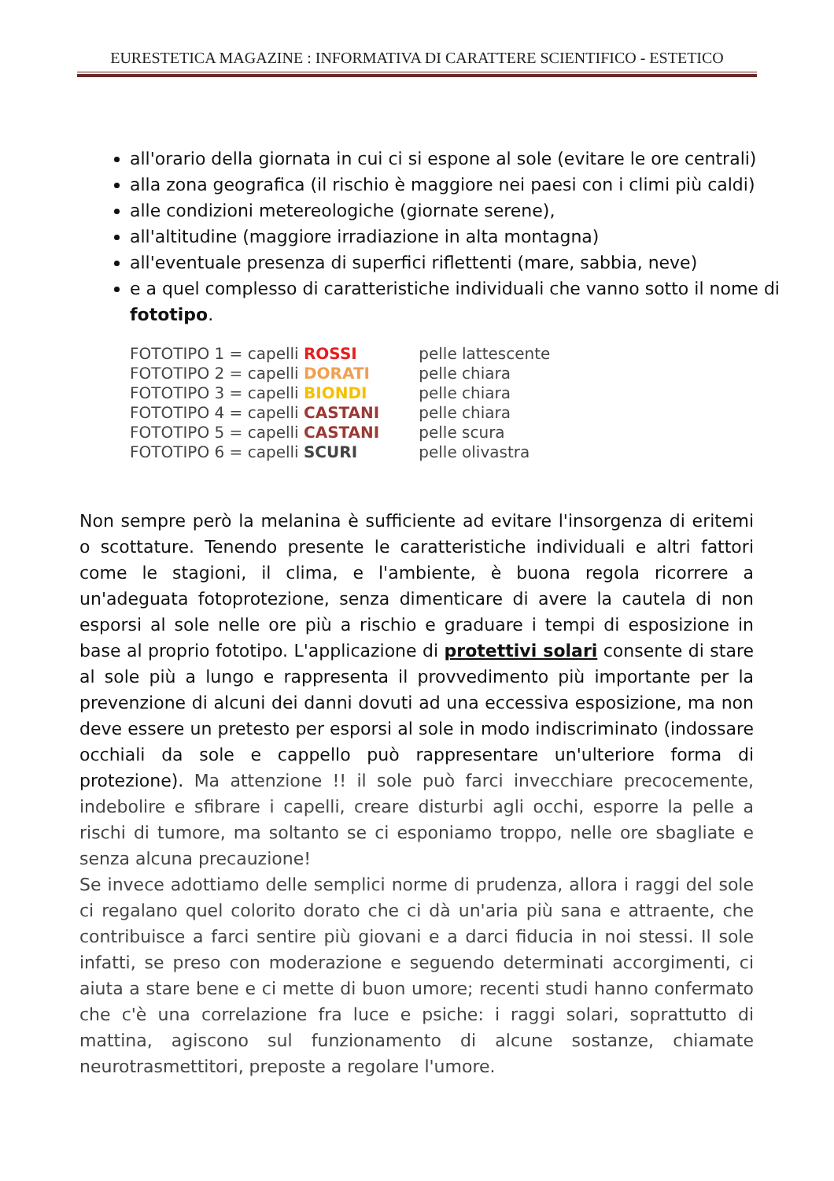EURESTETICA MAGAZINE : INFORMATIVA DI CARATTERE SCIENTIFICO - ESTETICO
all'orario della giornata in cui ci si espone al sole (evitare le ore centrali)
alla zona geografica (il rischio è maggiore nei paesi con i climi più caldi)
alle condizioni metereologiche (giornate serene),
all'altitudine (maggiore irradiazione in alta montagna)
all'eventuale presenza di superfici riflettenti (mare, sabbia, neve)
e a quel complesso di caratteristiche individuali che vanno sotto il nome di fototipo.
| FOTOTIPO 1 = capelli ROSSI | pelle lattescente |
| FOTOTIPO 2 = capelli DORATI | pelle chiara |
| FOTOTIPO 3 = capelli BIONDI | pelle chiara |
| FOTOTIPO 4 = capelli CASTANI | pelle chiara |
| FOTOTIPO 5 = capelli CASTANI | pelle scura |
| FOTOTIPO 6 = capelli SCURI | pelle olivastra |
Non sempre però la melanina è sufficiente ad evitare l'insorgenza di eritemi o scottature. Tenendo presente le caratteristiche individuali e altri fattori come le stagioni, il clima, e l'ambiente, è buona regola ricorrere a un'adeguata fotoprotezione, senza dimenticare di avere la cautela di non esporsi al sole nelle ore più a rischio e graduare i tempi di esposizione in base al proprio fototipo. L'applicazione di protettivi solari consente di stare al sole più a lungo e rappresenta il provvedimento più importante per la prevenzione di alcuni dei danni dovuti ad una eccessiva esposizione, ma non deve essere un pretesto per esporsi al sole in modo indiscriminato (indossare occhiali da sole e cappello può rappresentare un'ulteriore forma di protezione). Ma attenzione !! il sole può farci invecchiare precocemente, indebolire e sfibrare i capelli, creare disturbi agli occhi, esporre la pelle a rischi di tumore, ma soltanto se ci esponiamo troppo, nelle ore sbagliate e senza alcuna precauzione!
Se invece adottiamo delle semplici norme di prudenza, allora i raggi del sole ci regalano quel colorito dorato che ci dà un'aria più sana e attraente, che contribuisce a farci sentire più giovani e a darci fiducia in noi stessi. Il sole infatti, se preso con moderazione e seguendo determinati accorgimenti, ci aiuta a stare bene e ci mette di buon umore; recenti studi hanno confermato che c'è una correlazione fra luce e psiche: i raggi solari, soprattutto di mattina, agiscono sul funzionamento di alcune sostanze, chiamate neurotrasmettitori, preposte a regolare l'umore.